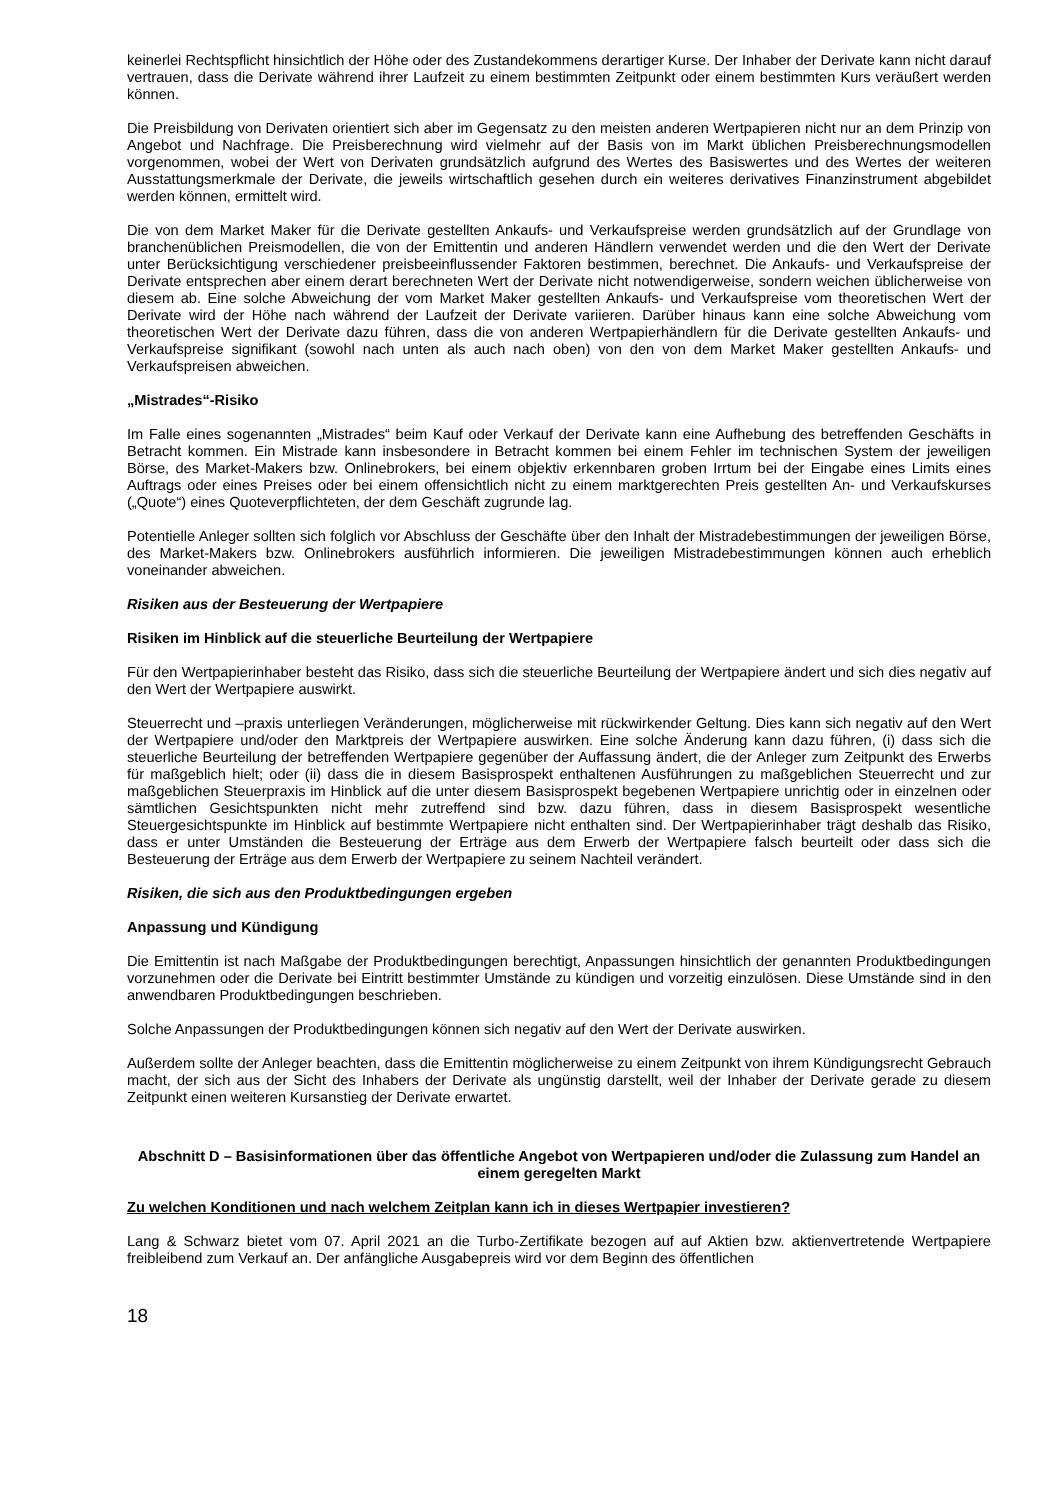keinerlei Rechtspflicht hinsichtlich der Höhe oder des Zustandekommens derartiger Kurse. Der Inhaber der Derivate kann nicht darauf vertrauen, dass die Derivate während ihrer Laufzeit zu einem bestimmten Zeitpunkt oder einem bestimmten Kurs veräußert werden können.
Die Preisbildung von Derivaten orientiert sich aber im Gegensatz zu den meisten anderen Wertpapieren nicht nur an dem Prinzip von Angebot und Nachfrage. Die Preisberechnung wird vielmehr auf der Basis von im Markt üblichen Preisberechnungsmodellen vorgenommen, wobei der Wert von Derivaten grundsätzlich aufgrund des Wertes des Basiswertes und des Wertes der weiteren Ausstattungsmerkmale der Derivate, die jeweils wirtschaftlich gesehen durch ein weiteres derivatives Finanzinstrument abgebildet werden können, ermittelt wird.
Die von dem Market Maker für die Derivate gestellten Ankaufs- und Verkaufspreise werden grundsätzlich auf der Grundlage von branchenüblichen Preismodellen, die von der Emittentin und anderen Händlern verwendet werden und die den Wert der Derivate unter Berücksichtigung verschiedener preisbeeinflussender Faktoren bestimmen, berechnet. Die Ankaufs- und Verkaufspreise der Derivate entsprechen aber einem derart berechneten Wert der Derivate nicht notwendigerweise, sondern weichen üblicherweise von diesem ab. Eine solche Abweichung der vom Market Maker gestellten Ankaufs- und Verkaufspreise vom theoretischen Wert der Derivate wird der Höhe nach während der Laufzeit der Derivate variieren. Darüber hinaus kann eine solche Abweichung vom theoretischen Wert der Derivate dazu führen, dass die von anderen Wertpapierhändlern für die Derivate gestellten Ankaufs- und Verkaufspreise signifikant (sowohl nach unten als auch nach oben) von den von dem Market Maker gestellten Ankaufs- und Verkaufspreisen abweichen.
„Mistrades“-Risiko
Im Falle eines sogenannten „Mistrades“ beim Kauf oder Verkauf der Derivate kann eine Aufhebung des betreffenden Geschäfts in Betracht kommen. Ein Mistrade kann insbesondere in Betracht kommen bei einem Fehler im technischen System der jeweiligen Börse, des Market-Makers bzw. Onlinebrokers, bei einem objektiv erkennbaren groben Irrtum bei der Eingabe eines Limits eines Auftrags oder eines Preises oder bei einem offensichtlich nicht zu einem marktgerechten Preis gestellten An- und Verkaufskurses („Quote“) eines Quoteverpflichteten, der dem Geschäft zugrunde lag.
Potentielle Anleger sollten sich folglich vor Abschluss der Geschäfte über den Inhalt der Mistradebestimmungen der jeweiligen Börse, des Market-Makers bzw. Onlinebrokers ausführlich informieren. Die jeweiligen Mistradebestimmungen können auch erheblich voneinander abweichen.
Risiken aus der Besteuerung der Wertpapiere
Risiken im Hinblick auf die steuerliche Beurteilung der Wertpapiere
Für den Wertpapierinhaber besteht das Risiko, dass sich die steuerliche Beurteilung der Wertpapiere ändert und sich dies negativ auf den Wert der Wertpapiere auswirkt.
Steuerrecht und –praxis unterliegen Veränderungen, möglicherweise mit rückwirkender Geltung. Dies kann sich negativ auf den Wert der Wertpapiere und/oder den Marktpreis der Wertpapiere auswirken. Eine solche Änderung kann dazu führen, (i) dass sich die steuerliche Beurteilung der betreffenden Wertpapiere gegenüber der Auffassung ändert, die der Anleger zum Zeitpunkt des Erwerbs für maßgeblich hielt; oder (ii) dass die in diesem Basisprospekt enthaltenen Ausführungen zu maßgeblichen Steuerrecht und zur maßgeblichen Steuerpraxis im Hinblick auf die unter diesem Basisprospekt begebenen Wertpapiere unrichtig oder in einzelnen oder sämtlichen Gesichtspunkten nicht mehr zutreffend sind bzw. dazu führen, dass in diesem Basisprospekt wesentliche Steuergesichtspunkte im Hinblick auf bestimmte Wertpapiere nicht enthalten sind. Der Wertpapierinhaber trägt deshalb das Risiko, dass er unter Umständen die Besteuerung der Erträge aus dem Erwerb der Wertpapiere falsch beurteilt oder dass sich die Besteuerung der Erträge aus dem Erwerb der Wertpapiere zu seinem Nachteil verändert.
Risiken, die sich aus den Produktbedingungen ergeben
Anpassung und Kündigung
Die Emittentin ist nach Maßgabe der Produktbedingungen berechtigt, Anpassungen hinsichtlich der genannten Produktbedingungen vorzunehmen oder die Derivate bei Eintritt bestimmter Umstände zu kündigen und vorzeitig einzulösen. Diese Umstände sind in den anwendbaren Produktbedingungen beschrieben.
Solche Anpassungen der Produktbedingungen können sich negativ auf den Wert der Derivate auswirken.
Außerdem sollte der Anleger beachten, dass die Emittentin möglicherweise zu einem Zeitpunkt von ihrem Kündigungsrecht Gebrauch macht, der sich aus der Sicht des Inhabers der Derivate als ungünstig darstellt, weil der Inhaber der Derivate gerade zu diesem Zeitpunkt einen weiteren Kursanstieg der Derivate erwartet.
Abschnitt D – Basisinformationen über das öffentliche Angebot von Wertpapieren und/oder die Zulassung zum Handel an einem geregelten Markt
Zu welchen Konditionen und nach welchem Zeitplan kann ich in dieses Wertpapier investieren?
Lang & Schwarz bietet vom 07. April 2021 an die Turbo-Zertifikate bezogen auf auf Aktien bzw. aktienvertretende Wertpapiere freibleibend zum Verkauf an. Der anfängliche Ausgabepreis wird vor dem Beginn des öffentlichen
18